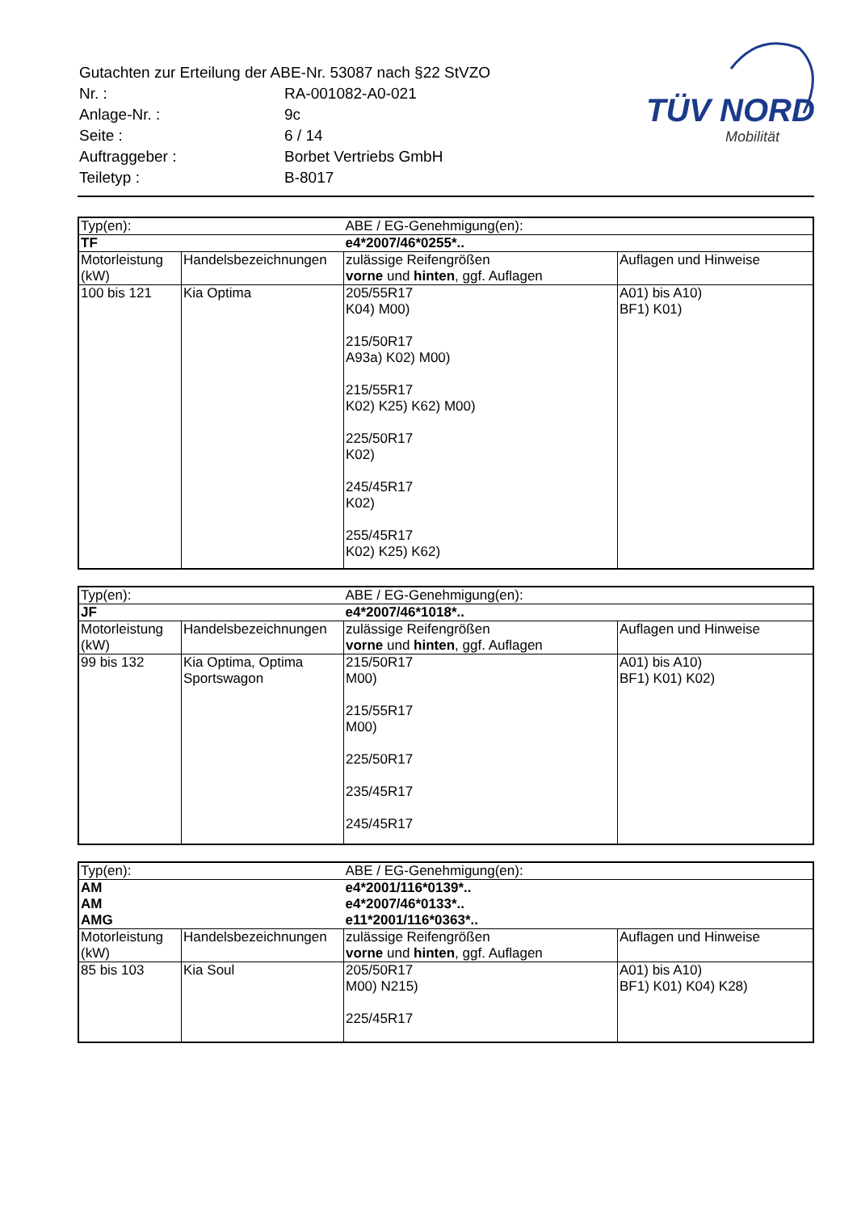| Gutachten zur Erteilung der ABE-Nr. 53087 nach §22 StVZO | |
| Nr. : | RA-001082-A0-021 |
| Anlage-Nr. : | 9c |
| Seite : | 6 / 14 |
| Auftraggeber : | Borbet Vertriebs GmbH |
| Teiletyp : | B-8017 |
TÜV NORD
Mobilität
| Typ(en): | | ABE / EG-Genehmigung(en): | |
| TF | | e4*2007/46*0255*.. | |
| Motorleistung (kW) | Handelsbezeichnungen | zulässige Reifengrößen vorne und hinten , ggf. Auflagen | Auflagen und Hinweise |
| 100 bis 121 | Kia Optima | 205/55R17 K04) M00) 215/50R17 A93a) K02) M00) 215/55R17 K02) K25) K62) M00) 225/50R17 K02) 245/45R17 K02) 255/45R17 K02) K25) K62) | A01) bis A10) BF1) K01) |
| Typ(en): | | ABE / EG-Genehmigung(en): | |
| JF | | e4*2007/46*1018*.. | |
| Motorleistung (kW) | Handelsbezeichnungen | zulässige Reifengrößen vorne und hinten , ggf. Auflagen | Auflagen und Hinweise |
| 99 bis 132 | Kia Optima, Optima Sportswagon | 215/50R17 M00) 215/55R17 M00) 225/50R17 235/45R17 245/45R17 | A01) bis A10) BF1) K01) K02) |
| Typ(en): | | ABE / EG-Genehmigung(en): | |
| AM | | e4*2001/116*0139*.. | |
| AM | | e4*2007/46*0133*.. | |
| AMG | | e11*2001/116*0363*.. | |
| Motorleistung (kW) | Handelsbezeichnungen | zulässige Reifengrößen vorne und hinten , ggf. Auflagen | Auflagen und Hinweise |
| 85 bis 103 | Kia Soul | 205/50R17 M00) N215) 225/45R17 | A01) bis A10) BF1) K01) K04) K28) |